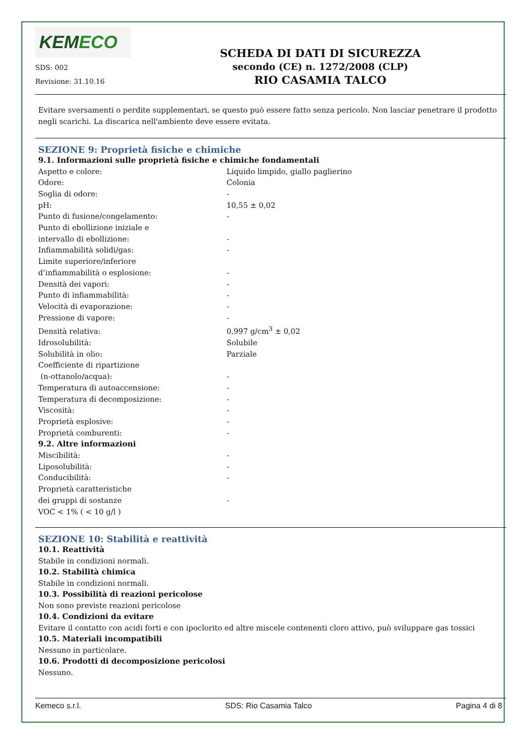KEMECO
SDS: 002
Revisione: 31.10.16
SCHEDA DI DATI DI SICUREZZA
secondo (CE) n. 1272/2008 (CLP)
RIO CASAMIA TALCO
Evitare sversamenti o perdite supplementari, se questo può essere fatto senza pericolo. Non lasciar penetrare il prodotto negli scarichi. La discarica nell'ambiente deve essere evitata.
SEZIONE 9: Proprietà fisiche e chimiche
9.1. Informazioni sulle proprietà fisiche e chimiche fondamentali
| Aspetto e colore: | Liquido limpido, giallo paglierino |
| Odore: | Colonia |
| Soglia di odore: | - |
| pH: | 10,55 ± 0,02 |
| Punto di fusione/congelamento: | - |
| Punto di ebollizione iniziale e intervallo di ebollizione: | - |
| Infiammabilità solidi/gas: | - |
| Limite superiore/inferiore d’infiammabilità o esplosione: | - |
| Densità dei vapori: | - |
| Punto di infiammabilità: | - |
| Velocità di evaporazione: | - |
| Pressione di vapore: | - |
| Densità relativa: | 0,997 g/cm<sup>3</sup> ± 0,02 |
| Idrosolubilità: | Solubile |
| Solubilità in olio: | Parziale |
| Coefficiente di ripartizione (n-ottanolo/acqua): | - |
| Temperatura di autoaccensione: | - |
| Temperatura di decomposizione: | - |
| Viscosità: | - |
| Proprietà esplosive: | - |
| Proprietà comburenti: | - |
| 9.2. Altre informazioni | |
| Miscibilità: | - |
| Liposolubilità: | - |
| Conducibilità: | - |
| Proprietà caratteristiche dei gruppi di sostanze | - |
| VOC < 1% ( < 10 g/l ) | |
SEZIONE 10: Stabilità e reattività
10.1. Reattività
Stabile in condizioni normali.
10.2. Stabilità chimica
Stabile in condizioni normali.
10.3. Possibilità di reazioni pericolose
Non sono previste reazioni pericolose
10.4. Condizioni da evitare
Evitare il contatto con acidi forti e con ipoclorito ed altre miscele contenenti cloro attivo, può sviluppare gas tossici
10.5. Materiali incompatibili
Nessuno in particolare.
10.6. Prodotti di decomposizione pericolosi
Nessuno.
Kemeco s.r.l. SDS: Rio Casamia Talco Pagina 4 di 8